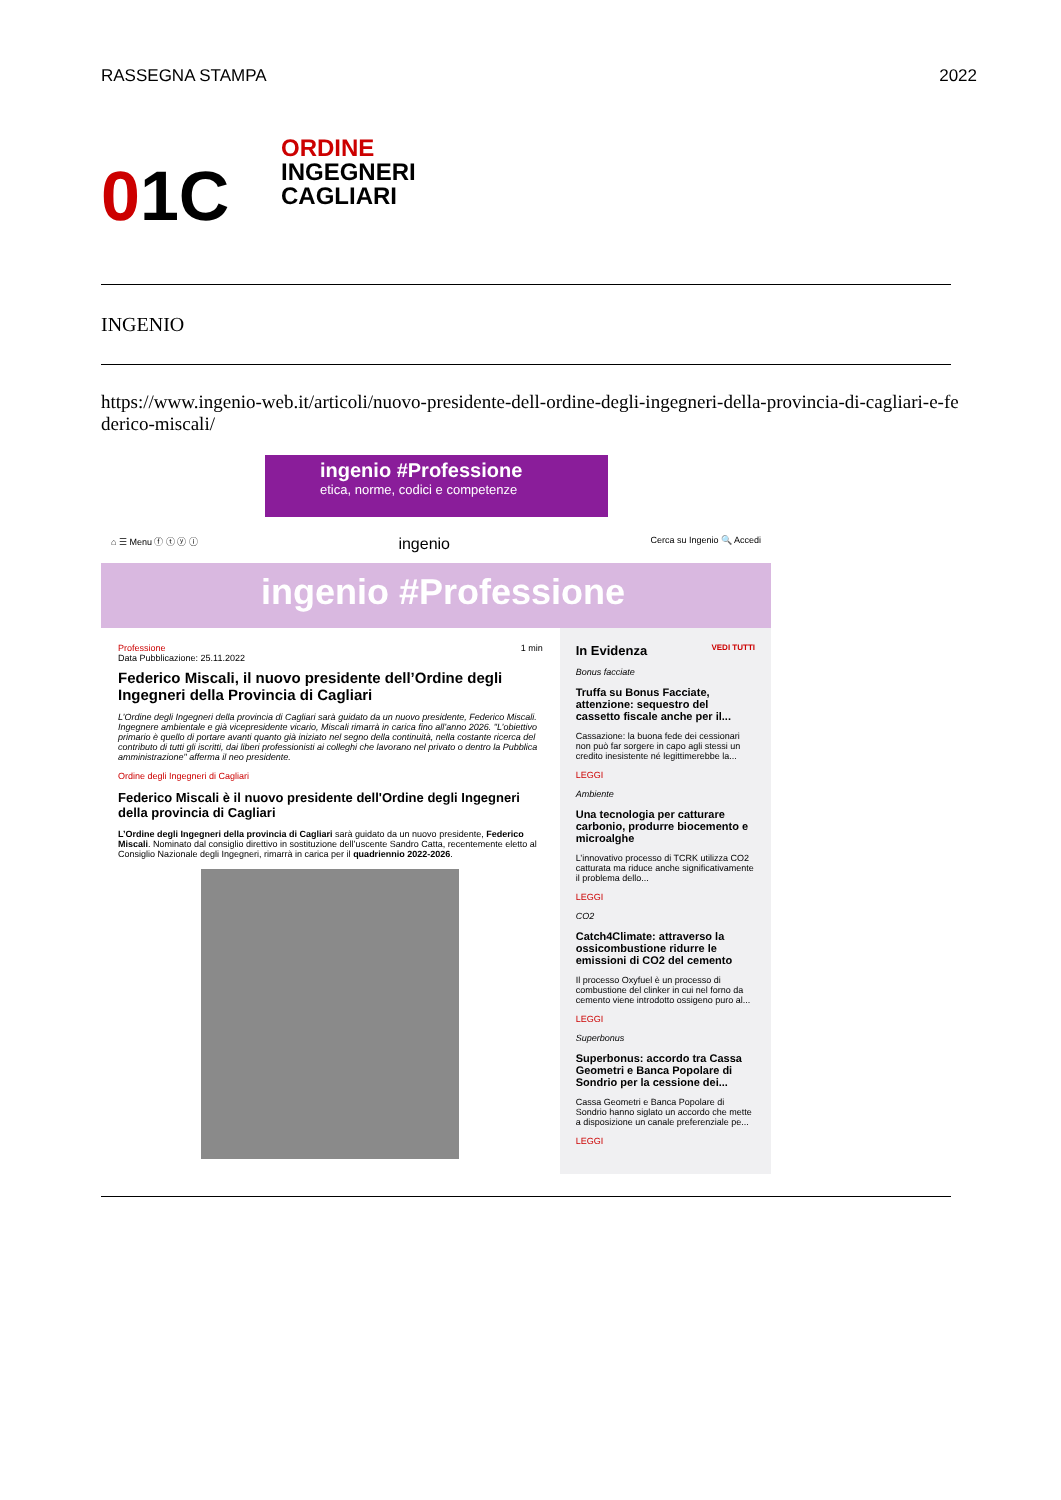RASSEGNA STAMPA 2022
01C
ORDINE
INGEGNERI
CAGLIARI
INGENIO
https://www.ingenio-web.it/articoli/nuovo-presidente-dell-ordine-degli-ingegneri-della-provincia-di-cagliari-e-federico-miscali/
ingenio #Professione
etica, norme, codici e competenze
⌂ ☰ Menu ⓕ ⓣ ⓨ ⓘ ingenio Cerca su Ingenio 🔍 Accedi
ingenio #Professione
Professione 1 min
Data Pubblicazione: 25.11.2022
Federico Miscali, il nuovo presidente dell’Ordine degli Ingegneri della Provincia di Cagliari
L’Ordine degli Ingegneri della provincia di Cagliari sarà guidato da un nuovo presidente, Federico Miscali. Ingegnere ambientale e già vicepresidente vicario, Miscali rimarrà in carica fino all’anno 2026. "L’obiettivo primario è quello di portare avanti quanto già iniziato nel segno della continuità, nella costante ricerca del contributo di tutti gli iscritti, dai liberi professionisti ai colleghi che lavorano nel privato o dentro la Pubblica amministrazione" afferma il neo presidente.
Ordine degli Ingegneri di Cagliari
Federico Miscali è il nuovo presidente dell'Ordine degli Ingegneri della provincia di Cagliari
L’Ordine degli Ingegneri della provincia di Cagliari sarà guidato da un nuovo presidente, Federico Miscali. Nominato dal consiglio direttivo in sostituzione dell’uscente Sandro Catta, recentemente eletto al Consiglio Nazionale degli Ingegneri, rimarrà in carica per il quadriennio 2022-2026.
In Evidenza VEDI TUTTI
Bonus facciate
Truffa su Bonus Facciate, attenzione: sequestro del cassetto fiscale anche per il...
Cassazione: la buona fede dei cessionari non può far sorgere in capo agli stessi un credito inesistente né legittimerebbe la...
LEGGI
Ambiente
Una tecnologia per catturare carbonio, produrre biocemento e microalghe
L’innovativo processo di TCRK utilizza CO2 catturata ma riduce anche significativamente il problema dello...
LEGGI
CO2
Catch4Climate: attraverso la ossicombustione ridurre le emissioni di CO2 del cemento
Il processo Oxyfuel è un processo di combustione del clinker in cui nel forno da cemento viene introdotto ossigeno puro al...
LEGGI
Superbonus
Superbonus: accordo tra Cassa Geometri e Banca Popolare di Sondrio per la cessione dei...
Cassa Geometri e Banca Popolare di Sondrio hanno siglato un accordo che mette a disposizione un canale preferenziale pe...
LEGGI